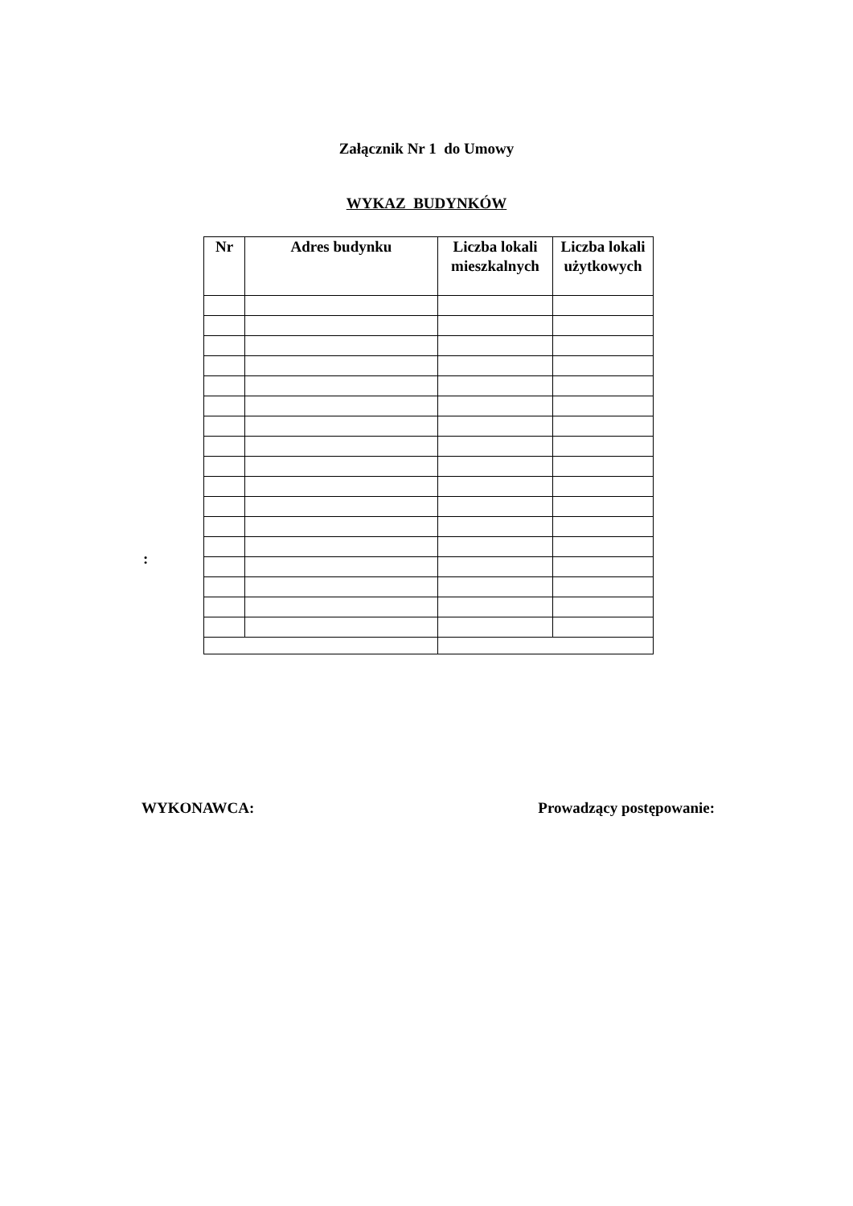Załącznik Nr 1 do Umowy
WYKAZ BUDYNKÓW
:
| Nr | Adres budynku | Liczba lokali mieszkalnych | Liczba lokali użytkowych |
| --- | --- | --- | --- |
WYKONAWCA: Prowadzący postępowanie: